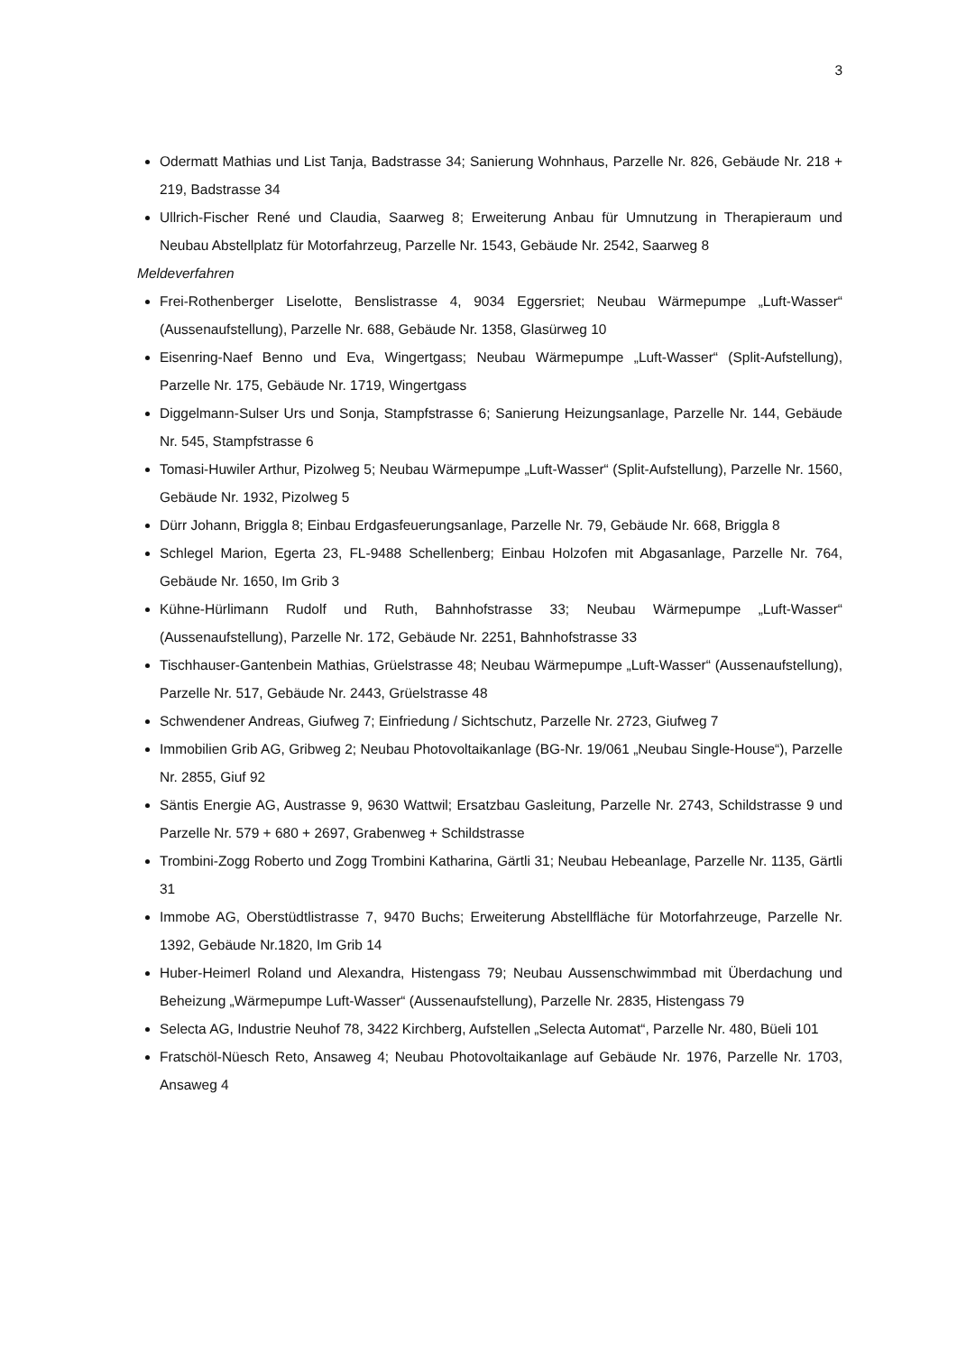3
Odermatt Mathias und List Tanja, Badstrasse 34; Sanierung Wohnhaus, Parzelle Nr. 826, Gebäude Nr. 218 + 219, Badstrasse 34
Ullrich-Fischer René und Claudia, Saarweg 8; Erweiterung Anbau für Umnutzung in Therapieraum und Neubau Abstellplatz für Motorfahrzeug, Parzelle Nr. 1543, Gebäude Nr. 2542, Saarweg 8
Meldeverfahren
Frei-Rothenberger Liselotte, Benslistrasse 4, 9034 Eggersriet; Neubau Wärmepumpe „Luft-Wasser“ (Aussenaufstellung), Parzelle Nr. 688, Gebäude Nr. 1358, Glasürweg 10
Eisenring-Naef Benno und Eva, Wingertgass; Neubau Wärmepumpe „Luft-Wasser“ (Split-Aufstellung), Parzelle Nr. 175, Gebäude Nr. 1719, Wingertgass
Diggelmann-Sulser Urs und Sonja, Stampfstrasse 6; Sanierung Heizungsanlage, Parzelle Nr. 144, Gebäude Nr. 545, Stampfstrasse 6
Tomasi-Huwiler Arthur, Pizolweg 5; Neubau Wärmepumpe „Luft-Wasser“ (Split-Aufstellung), Parzelle Nr. 1560, Gebäude Nr. 1932, Pizolweg 5
Dürr Johann, Briggla 8; Einbau Erdgasfeuerungsanlage, Parzelle Nr. 79, Gebäude Nr. 668, Briggla 8
Schlegel Marion, Egerta 23, FL-9488 Schellenberg; Einbau Holzofen mit Abgasanlage, Parzelle Nr. 764, Gebäude Nr. 1650, Im Grib 3
Kühne-Hürlimann Rudolf und Ruth, Bahnhofstrasse 33; Neubau Wärmepumpe „Luft-Wasser“ (Aussenaufstellung), Parzelle Nr. 172, Gebäude Nr. 2251, Bahnhofstrasse 33
Tischhauser-Gantenbein Mathias, Grüelstrasse 48; Neubau Wärmepumpe „Luft-Wasser“ (Aussenaufstellung), Parzelle Nr. 517, Gebäude Nr. 2443, Grüelstrasse 48
Schwendener Andreas, Giufweg 7; Einfriedung / Sichtschutz, Parzelle Nr. 2723, Giufweg 7
Immobilien Grib AG, Gribweg 2; Neubau Photovoltaikanlage (BG-Nr. 19/061 „Neubau Single-House“), Parzelle Nr. 2855, Giuf 92
Säntis Energie AG, Austrasse 9, 9630 Wattwil; Ersatzbau Gasleitung, Parzelle Nr. 2743, Schildstrasse 9 und Parzelle Nr. 579 + 680 + 2697, Grabenweg + Schildstrasse
Trombini-Zogg Roberto und Zogg Trombini Katharina, Gärtli 31; Neubau Hebeanlage, Parzelle Nr. 1135, Gärtli 31
Immobe AG, Oberstüdtlistrasse 7, 9470 Buchs; Erweiterung Abstellfläche für Motorfahrzeuge, Parzelle Nr. 1392, Gebäude Nr.1820, Im Grib 14
Huber-Heimerl Roland und Alexandra, Histengass 79; Neubau Aussenschwimmbad mit Überdachung und Beheizung „Wärmepumpe Luft-Wasser“ (Aussenaufstellung), Parzelle Nr. 2835, Histengass 79
Selecta AG, Industrie Neuhof 78, 3422 Kirchberg, Aufstellen „Selecta Automat“, Parzelle Nr. 480, Büeli 101
Fratschöl-Nüesch Reto, Ansaweg 4; Neubau Photovoltaikanlage auf Gebäude Nr. 1976, Parzelle Nr. 1703, Ansaweg 4